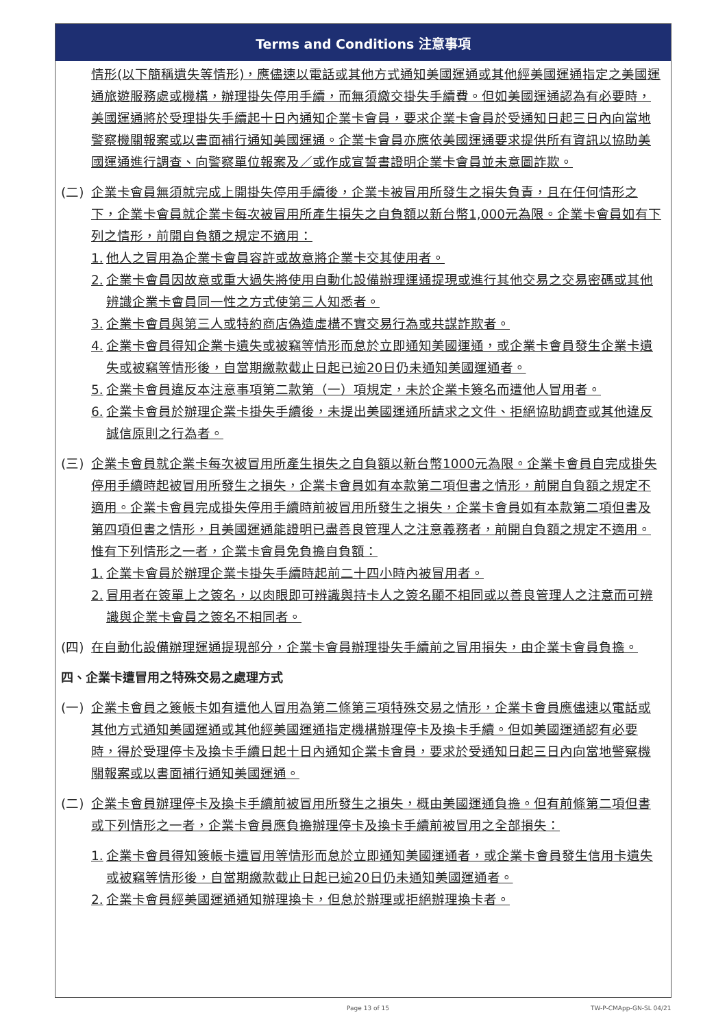Terms and Conditions 注意事項
情形(以下簡稱遺失等情形)，應儘速以電話或其他方式通知美國運通或其他經美國運通指定之美國運通旅遊服務處或機構，辦理掛失停用手續，而無須繳交掛失手續費。但如美國運通認為有必要時，美國運通將於受理掛失手續起十日內通知企業卡會員，要求企業卡會員於受通知日起三日內向當地警察機關報案或以書面補行通知美國運通。企業卡會員亦應依美國運通要求提供所有資訊以協助美國運通進行調查、向警察單位報案及／或作成宣誓書證明企業卡會員並未意圖詐欺。
(二) 企業卡會員無須就完成上開掛失停用手續後，企業卡被冒用所發生之損失負責，且在任何情形之下，企業卡會員就企業卡每次被冒用所產生損失之自負額以新台幣1,000元為限。企業卡會員如有下列之情形，前開自負額之規定不適用：
1. 他人之冒用為企業卡會員容許或故意將企業卡交其使用者。
2. 企業卡會員因故意或重大過失將使用自動化設備辦理運通提現或進行其他交易之交易密碼或其他辨識企業卡會員同一性之方式使第三人知悉者。
3. 企業卡會員與第三人或特約商店偽造虛構不實交易行為或共謀詐欺者。
4. 企業卡會員得知企業卡遺失或被竊等情形而怠於立即通知美國運通，或企業卡會員發生企業卡遺失或被竊等情形後，自當期繳款截止日起已逾20日仍未通知美國運通者。
5. 企業卡會員違反本注意事項第二款第（一）項規定，未於企業卡簽名而遭他人冒用者。
6. 企業卡會員於辦理企業卡掛失手續後，未提出美國運通所請求之文件、拒絕協助調查或其他違反誠信原則之行為者。
(三) 企業卡會員就企業卡每次被冒用所產生損失之自負額以新台幣1000元為限。企業卡會員自完成掛失停用手續時起被冒用所發生之損失，企業卡會員如有本款第二項但書之情形，前開自負額之規定不適用。企業卡會員完成掛失停用手續時前被冒用所發生之損失，企業卡會員如有本款第二項但書及第四項但書之情形，且美國運通能證明已盡善良管理人之注意義務者，前開自負額之規定不適用。惟有下列情形之一者，企業卡會員免負擔自負額：
1. 企業卡會員於辦理企業卡掛失手續時起前二十四小時內被冒用者。
2. 冒用者在簽單上之簽名，以肉眼即可辨識與持卡人之簽名顯不相同或以善良管理人之注意而可辨識與企業卡會員之簽名不相同者。
(四) 在自動化設備辦理運通提現部分，企業卡會員辦理掛失手續前之冒用損失，由企業卡會員負擔。
四、企業卡遭冒用之特殊交易之處理方式
(一) 企業卡會員之簽帳卡如有遭他人冒用為第二條第三項特殊交易之情形，企業卡會員應儘速以電話或其他方式通知美國運通或其他經美國運通指定機構辦理停卡及換卡手續。但如美國運通認有必要時，得於受理停卡及換卡手續日起十日內通知企業卡會員，要求於受通知日起三日內向當地警察機關報案或以書面補行通知美國運通。
(二) 企業卡會員辦理停卡及換卡手續前被冒用所發生之損失，概由美國運通負擔。但有前條第二項但書或下列情形之一者，企業卡會員應負擔辦理停卡及換卡手續前被冒用之全部損失：
1. 企業卡會員得知簽帳卡遭冒用等情形而怠於立即通知美國運通者，或企業卡會員發生信用卡遺失或被竊等情形後，自當期繳款截止日起已逾20日仍未通知美國運通者。
2. 企業卡會員經美國運通通知辦理換卡，但怠於辦理或拒絕辦理換卡者。
Page 13 of 15 TW-P-CMApp-GN-SL 04/21